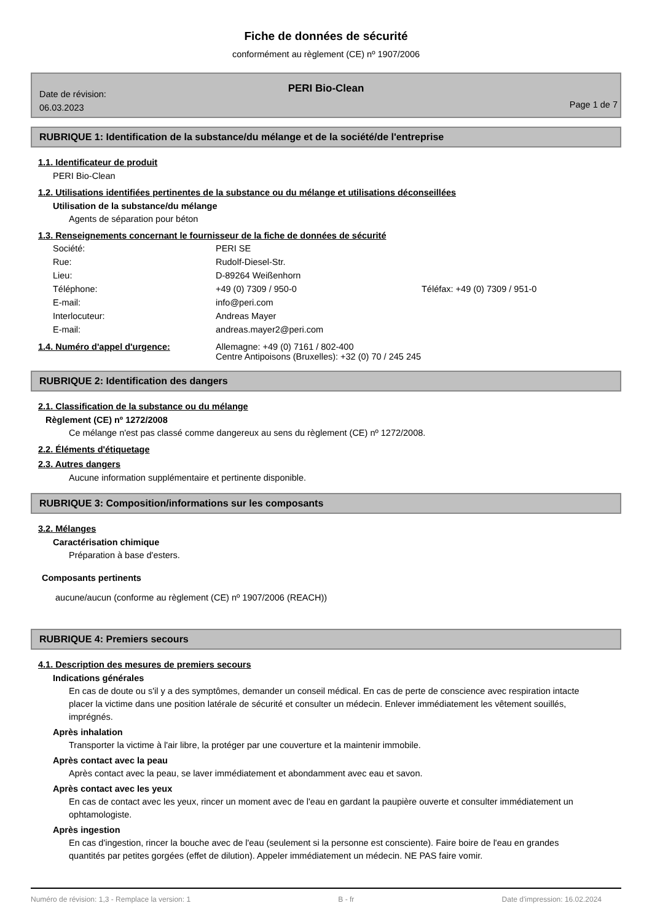Fiche de données de sécurité
conformément au règlement (CE) nº 1907/2006
PERI Bio-Clean
Date de révision:
06.03.2023
Page 1 de 7
RUBRIQUE 1: Identification de la substance/du mélange et de la société/de l'entreprise
1.1. Identificateur de produit
PERI Bio-Clean
1.2. Utilisations identifiées pertinentes de la substance ou du mélange et utilisations déconseillées
Utilisation de la substance/du mélange
Agents de séparation pour béton
1.3. Renseignements concernant le fournisseur de la fiche de données de sécurité
| Société: | PERI SE | |
| Rue: | Rudolf-Diesel-Str. | |
| Lieu: | D-89264 Weißenhorn | |
| Téléphone: | +49 (0) 7309 / 950-0 | Téléfax: +49 (0) 7309 / 951-0 |
| E-mail: | info@peri.com | |
| Interlocuteur: | Andreas Mayer | |
| E-mail: | andreas.mayer2@peri.com | |
| 1.4. Numéro d'appel d'urgence: | Allemagne: +49 (0) 7161 / 802-400 Centre Antipoisons (Bruxelles): +32 (0) 70 / 245 245 |
RUBRIQUE 2: Identification des dangers
2.1. Classification de la substance ou du mélange
Règlement (CE) nº 1272/2008
Ce mélange n'est pas classé comme dangereux au sens du règlement (CE) nº 1272/2008.
2.2. Éléments d'étiquetage
2.3. Autres dangers
Aucune information supplémentaire et pertinente disponible.
RUBRIQUE 3: Composition/informations sur les composants
3.2. Mélanges
Caractérisation chimique
Préparation à base d'esters.
Composants pertinents
aucune/aucun (conforme au règlement (CE) nº 1907/2006 (REACH))
RUBRIQUE 4: Premiers secours
4.1. Description des mesures de premiers secours
Indications générales
En cas de doute ou s'il y a des symptômes, demander un conseil médical. En cas de perte de conscience avec respiration intacte placer la victime dans une position latérale de sécurité et consulter un médecin. Enlever immédiatement les vêtement souillés, imprégnés.
Après inhalation
Transporter la victime à l'air libre, la protéger par une couverture et la maintenir immobile.
Après contact avec la peau
Après contact avec la peau, se laver immédiatement et abondamment avec eau et savon.
Après contact avec les yeux
En cas de contact avec les yeux, rincer un moment avec de l'eau en gardant la paupière ouverte et consulter immédiatement un ophtamologiste.
Après ingestion
En cas d'ingestion, rincer la bouche avec de l'eau (seulement si la personne est consciente). Faire boire de l'eau en grandes quantités par petites gorgées (effet de dilution). Appeler immédiatement un médecin. NE PAS faire vomir.
Numéro de révision: 1,3 - Remplace la version: 1 B - fr Date d'impression: 16.02.2024